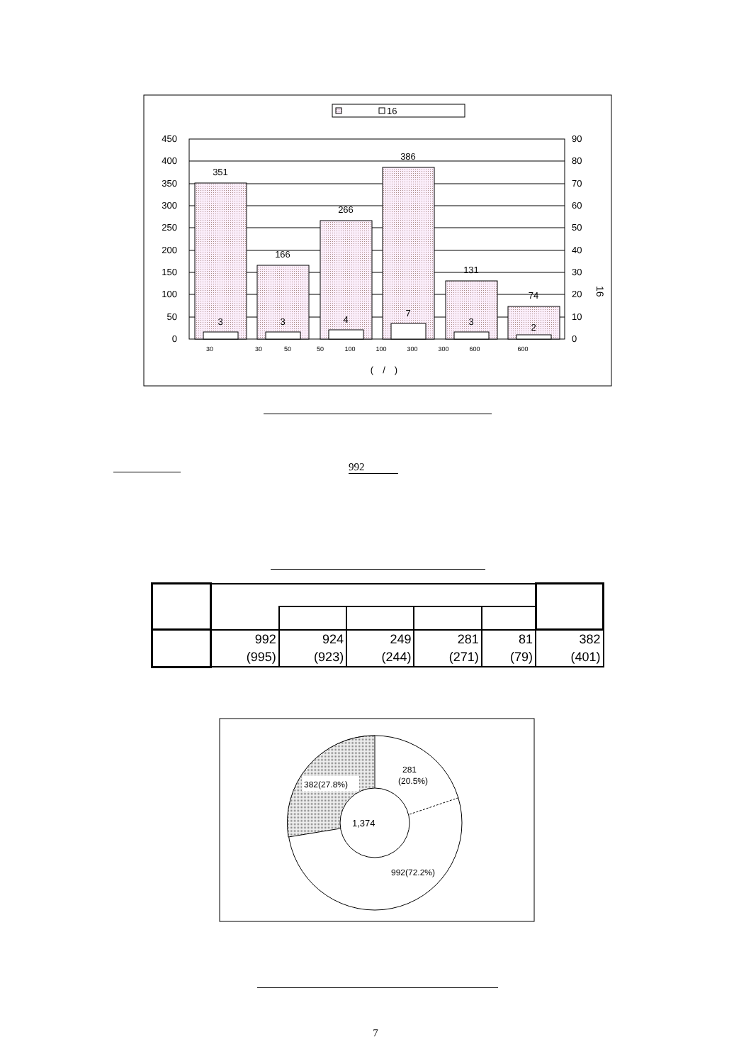16
450
400
350
300
250
200
150
100
50
0
90
80
70
60
50
40
30
20
10
0
351
166
266
386
131
74
3
3
4
7
3
2
30
30
50
50
100
100
300
300
600
600
(　/　)
16
992
| | 992 | 924 | 249 | 281 | 81 | 382 |
| | (995) | (923) | (244) | (271) | (79) | (401) |
382(27.8%)
281
(20.5%)
1,374
992(72.2%)
7